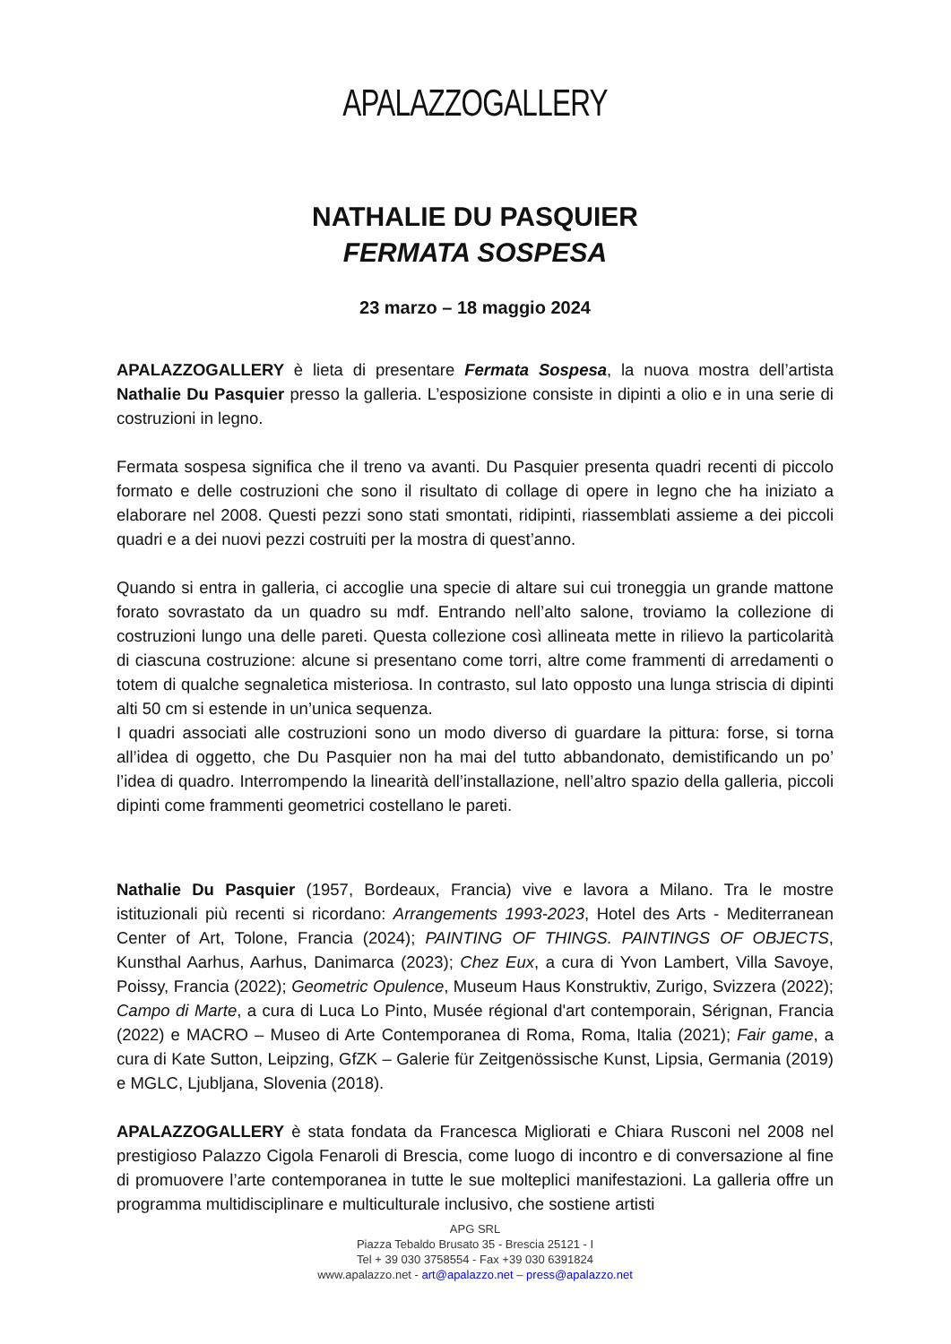APALAZZOGALLERY
NATHALIE DU PASQUIER
FERMATA SOSPESA
23 marzo – 18 maggio 2024
APALAZZOGALLERY è lieta di presentare Fermata Sospesa, la nuova mostra dell’artista Nathalie Du Pasquier presso la galleria. L’esposizione consiste in dipinti a olio e in una serie di costruzioni in legno.
Fermata sospesa significa che il treno va avanti. Du Pasquier presenta quadri recenti di piccolo formato e delle costruzioni che sono il risultato di collage di opere in legno che ha iniziato a elaborare nel 2008. Questi pezzi sono stati smontati, ridipinti, riassemblati assieme a dei piccoli quadri e a dei nuovi pezzi costruiti per la mostra di quest’anno.
Quando si entra in galleria, ci accoglie una specie di altare sui cui troneggia un grande mattone forato sovrastato da un quadro su mdf. Entrando nell’alto salone, troviamo la collezione di costruzioni lungo una delle pareti. Questa collezione così allineata mette in rilievo la particolarità di ciascuna costruzione: alcune si presentano come torri, altre come frammenti di arredamenti o totem di qualche segnaletica misteriosa. In contrasto, sul lato opposto una lunga striscia di dipinti alti 50 cm si estende in un’unica sequenza.
I quadri associati alle costruzioni sono un modo diverso di guardare la pittura: forse, si torna all’idea di oggetto, che Du Pasquier non ha mai del tutto abbandonato, demistificando un po’ l’idea di quadro. Interrompendo la linearità dell’installazione, nell’altro spazio della galleria, piccoli dipinti come frammenti geometrici costellano le pareti.
Nathalie Du Pasquier (1957, Bordeaux, Francia) vive e lavora a Milano. Tra le mostre istituzionali più recenti si ricordano: Arrangements 1993-2023, Hotel des Arts - Mediterranean Center of Art, Tolone, Francia (2024); PAINTING OF THINGS. PAINTINGS OF OBJECTS, Kunsthal Aarhus, Aarhus, Danimarca (2023); Chez Eux, a cura di Yvon Lambert, Villa Savoye, Poissy, Francia (2022); Geometric Opulence, Museum Haus Konstruktiv, Zurigo, Svizzera (2022); Campo di Marte, a cura di Luca Lo Pinto, Musée régional d'art contemporain, Sérignan, Francia (2022) e MACRO – Museo di Arte Contemporanea di Roma, Roma, Italia (2021); Fair game, a cura di Kate Sutton, Leipzing, GfZK – Galerie für Zeitgenössische Kunst, Lipsia, Germania (2019) e MGLC, Ljubljana, Slovenia (2018).
APALAZZOGALLERY è stata fondata da Francesca Migliorati e Chiara Rusconi nel 2008 nel prestigioso Palazzo Cigola Fenaroli di Brescia, come luogo di incontro e di conversazione al fine di promuovere l’arte contemporanea in tutte le sue molteplici manifestazioni. La galleria offre un programma multidisciplinare e multiculturale inclusivo, che sostiene artisti
APG SRL
Piazza Tebaldo Brusato 35 - Brescia 25121 - I
Tel + 39 030 3758554 - Fax +39 030 6391824
www.apalazzo.net - art@apalazzo.net – press@apalazzo.net